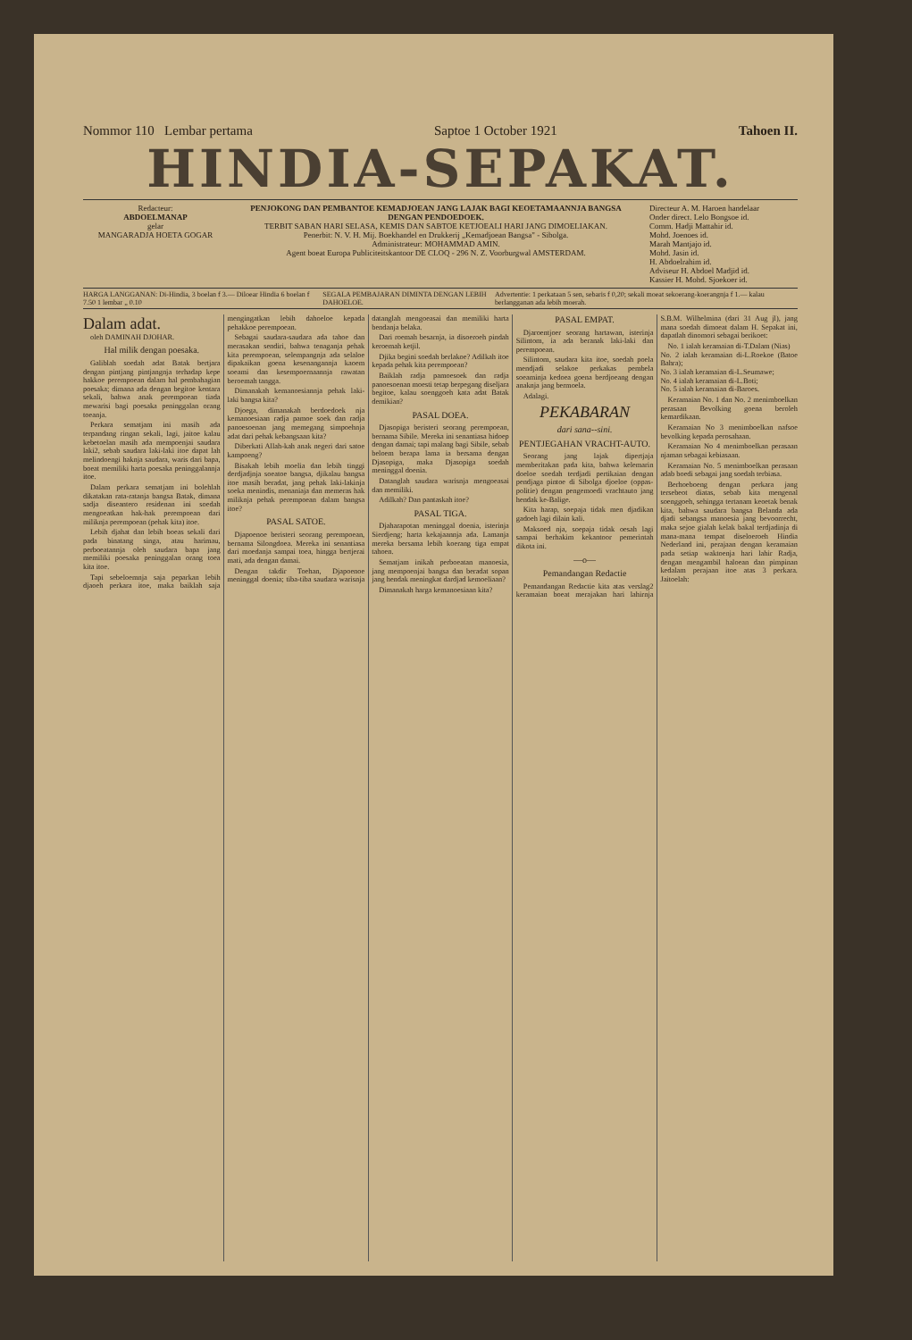Nommor 110 Lembar pertama Saptoe 1 October 1921 Tahoen II.
HINDIA-SEPAKAT.
Redacteur:
ABDOELMANAP
gelar
MANGARADJA HOETA GOGAR
PENJOKONG DAN PEMBANTOE KEMADJOEAN JANG LAJAK BAGI KEOETAMAANNJA BANGSA DENGAN PENDOEDOEK.
TERBIT SABAN HARI SELASA, KEMIS DAN SABTOE KETJOEALI HARI JANG DIMOELIAKAN.
Penerbit: N. V. H. Mij. Boekhandel en Drukkerij „Kemadjoean Bangsa" - Sibolga.
Administrateur: MOHAMMAD AMIN.
Agent boeat Europa Publiciteitskantoor DE CLOQ - 296 N. Z. Voorburgwal AMSTERDAM.
Directeur A. M. Haroen handelaar
Onder direct. Lelo Bongsoe id.
Comm. Hadji Mattahir id.
Mohd. Joenoes id.
Marah Mantjajo id.
Mohd. Jasin id.
H. Abdoelrahim id.
Adviseur H. Abdoel Madjid id.
Kassier H. Mohd. Sjoekoer id.
HARGA LANGGANAN: Di-Hindia, 3 boelan f 3.— Diloear Hindia 6 boelan f 7.50 1 lembar „ 0.10 SEGALA PEMBAJARAN DIMINTA DENGAN LEBIH DAHOELOE. Advertentie: 1 perkataan 5 sen, sebaris f 0,20; sekali moeat sekoerang-koerangnja f 1.— kalau berlangganan ada lebih moerah.
Dalam adat.
oleh DAMINAH DJOHAR.
Hal milik dengan poesaka.
Galiblah soedah adat Batak bertjara dengan pintjang pintjangnja terhadap kepe hakkoe perempoean dalam hal pembahagian poesaka; dimana ada dengan begitoe kentara sekali, bahwa anak perempoean tiada mewarisi bagi poesaka peninggalan orang toeanja.
Perkara sematjam ini masih ada terpandang ringan sekali, lagi, jaitoe kalau kebetoelan masih ada mempoenjai saudara laki2, sebab saudara laki-laki itoe dapat lah melindoengi haknja saudara, waris dari bapa, boeat memiliki harta poesaka peninggalannja itoe.
Dalam perkara sematjam ini bolehlah dikatakan rata-ratanja bangsa Batak, dimana sadja diseantero residenan ini soedah mengoeatkan hak-hak perempoean dari miliknja perempoean (pehak kita) itoe.
Lebih djahat dan lebih boeas sekali dari pada binatang singa, atau harimau, perboeatannja oleh saudara bapa jang memiliki poesaka peninggalan orang toea kita itoe.
Tapi sebeloemnja saja peparkan lebih djaoeh perkara itoe, maka baiklah saja mengingatkan lebih dahoeloe kepada pehakkoe perempoean.
Sebagai saudara-saudara ada tahoe dan merasakan sendiri, bahwa tenaganja pehak kita perempoean, selempangnja ada selaloe dipakaikan goena kesenangannja kaoem soeami dan kesempoernaannja rawatan beroemah tangga.
Dimanakah kemanoesiannja pehak laki-laki bangsa kita?
Djoega, dimanakah berdoedoek nja kemanoesiaan radja pamoe soek dan radja panoesoenan jang memegang simpoehnja adat dari pehak kebangsaan kita?
Diberkati Allah-kah anak negeri dari satoe kampoeng?
Bisakah lebih moelia dan lebih tinggi derdjadjnja soeatoe bangsa, djikalau bangsa itoe masih beradat, jang pehak laki-lakinja soeka menindis, menaniaja dan memeras hak miliknja pehak perempoean dalam bangsa itoe?
PASAL SATOE.
Djapoenoe beristeri seorang perempoean, bernama Silongdoea. Mereka ini senantiasa dari moedanja sampai toea, hingga bertjerai mati, ada dengan damai.
Dengan takdir Toehan, Djapoenoe meninggal doenia; tiba-tiba saudara warisnja datanglah mengoeasai dan memiliki harta bendanja belaka.
Dari roemah besarnja, ia disoeroeh pindah keroemah ketjil.
Djika begini soedah berlakoe? Adilkah itoe kepada pehak kita perempoean?
Baiklah radja pamoesoek dan radja panoesoenan moesti tetap berpegang diseljara begitoe, kalau soenggoeh kata adat Batak demikian?
PASAL DOEA.
Djasopiga beristeri seorang perempoean, bernama Sibile. Mereka ini senantiasa hidoep dengan damai; tapi malang bagi Sibile, sebab beloem berapa lama ia bersama dengan Djasopiga, maka Djasopiga soedah meninggal doenia.
Datanglah saudara warisnja mengoeasai dan memiliki.
Adilkah? Dan pantaskah itoe?
PASAL TIGA.
Djaharapotan meninggal doenia, isterinja Sierdjeng; harta kekajaannja ada. Lamanja mereka bersama lebih koerang tiga empat tahoen.
Sematjam inikah perboeatan manoesia, jang mempoenjai bangsa dan beradat sopan jang hendak meningkat dardjad kemoeliaan?
Dimanakah harga kemanoesiaan kita?
PASAL EMPAT.
Djaroentjoer seorang hartawan, isterinja Silintom, ia ada beranak laki-laki dan perempoean.
Silintom, saudara kita itoe, soedah poela mendjadi selakoe perkakas pembela soeaminja kedoea goena berdjoeang dengan anaknja jang bermoela.
Adalagi.
PEKABARAN
dari sana--sini.
PENTJEGAHAN VRACHT-AUTO.
Seorang jang lajak dipertjaja memberitakan pada kita, bahwa kelemarin doeloe soedah terdjadi pertikaian dengan pendjaga pintoe di Sibolga djoeloe (oppas-politie) dengan pengemoedi vrachtauto jang hendak ke-Balige.
Kita harap, soepaja tidak men djadikan gadoeh lagi dilain kali.
Maksoed nja, soepaja tidak oesah lagi sampai berhakim kekantoor pemerintah dikota ini.
—o—
Pemandangan Redactie
Pemandangan Redactie kita atas verslag2 keramaian boeat merajakan hari lahirnja S.B.M. Wilhelmina (dari 31 Aug jl), jang mana soedah dimoeat dalam H. Sepakat ini, dapatlah dinomori sebagai berikoet:
No. 1 ialah keramaian di-T.Dalam (Nias)
No. 2 ialah keramaian di-L.Roekoe (Batoe Bahra);
No. 3 ialah keramaian di-L.Seumawe;
No. 4 ialah keramaian di-L.Boti;
No. 5 ialah keramaian di-Baroes.
Keramaian No. 1 dan No. 2 menimboelkan perasaan Bevolking goena beroleh kemardikaan.
Keramaian No 3 menimboelkan nafsoe bevolking kepada perosahaan.
Keramaian No 4 menimboelkan perasaan njaman sebagai kebiasaan.
Keramaian No. 5 menimboelkan perasaan adab boedi sebagai jang soedah terbiasa.
Berhoeboeng dengan perkara jang tersebeot diatas, sebab kita mengenal soenggoeh, sehingga tertanam keoetak benak kita, bahwa saudara bangsa Belanda ada djadi sebangsa manoesia jang bevoorrecht, maka sejoe gialah kelak bakal terdjadinja di mana-mana tempat diseloeroeh Hindia Nederland ini, perajaan dengan keramaian pada setiap waktoenja hari lahir Radja, dengan mengambil haloean dan pimpinan kedalam perajaan itoe atas 3 perkara. Jaitoelah: